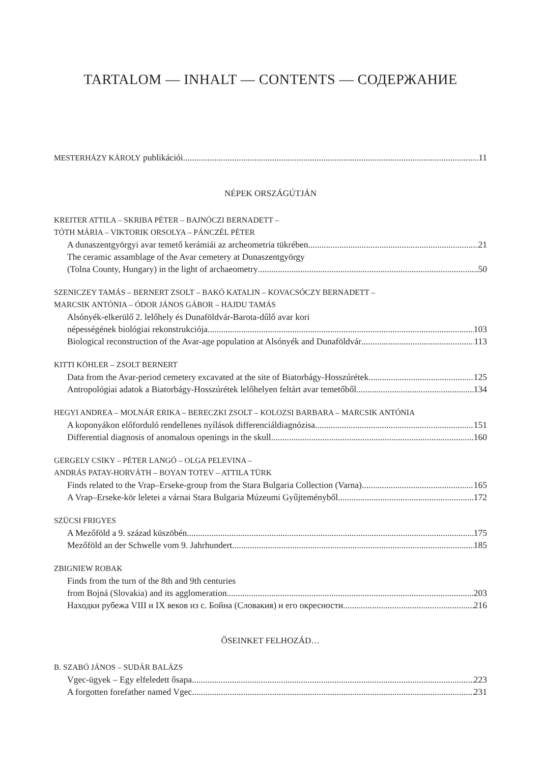TARTALOM — INHALT — CONTENTS — СОДЕРЖАНИЕ
MESTERHÁZY KÁROLY publikációi 11
NÉPEK ORSZÁGÚTJÁN
KREITER ATTILA – SKRIBA PÉTER – BAJNÓCZI BERNADETT –
TÓTH MÁRIA – VIKTORIK ORSOLYA – PÁNCZÉL PÉTER
A dunaszentgyörgyi avar temető kerámiái az archeometria tükrében 21
The ceramic assamblage of the Avar cemetery at Dunaszentgyörgy
(Tolna County, Hungary) in the light of archaeometry 50
SZENICZEY TAMÁS – BERNERT ZSOLT – BAKÓ KATALIN – KOVACSÓCZY BERNADETT –
MARCSIK ANTÓNIA – ÓDOR JÁNOS GÁBOR – HAJDU TAMÁS
Alsónyék-elkerülő 2. lelőhely és Dunaföldvár-Barota-dűlő avar kori
népességének biológiai rekonstrukciója 103
Biological reconstruction of the Avar-age population at Alsónyék and Dunaföldvár 113
KITTI KÖHLER – ZSOLT BERNERT
Data from the Avar-period cemetery excavated at the site of Biatorbágy-Hosszúrétek 125
Antropológiai adatok a Biatorbágy-Hosszúrétek lelőhelyen feltárt avar temetőből 134
HEGYI ANDREA – MOLNÁR ERIKA – BERECZKI ZSOLT – KOLOZSI BARBARA – MARCSIK ANTÓNIA
A koponyákon előforduló rendellenes nyílások differenciáldiagnózisa 151
Differential diagnosis of anomalous openings in the skull 160
GERGELY CSIKY – PÉTER LANGÓ – OLGA PELEVINA –
ANDRÁS PATAY-HORVÁTH – BOYAN TOTEV – ATTILA TÜRK
Finds related to the Vrap–Erseke-group from the Stara Bulgaria Collection (Varna) 165
A Vrap–Erseke-kör leletei a várnai Stara Bulgaria Múzeumi Gyűjteményből 172
SZÜCSI FRIGYES
A Mezőföld a 9. század küszöbén 175
Mezőföld an der Schwelle vom 9. Jahrhundert 185
ZBIGNIEW ROBAK
Finds from the turn of the 8th and 9th centuries
from Bojná (Slovakia) and its agglomeration 203
Находки рубежа VIII и IX веков из с. Бойна (Словакия) и его окресности 216
ŐSEINKET FELHOZÁD…
B. SZABÓ JÁNOS – SUDÁR BALÁZS
Vgec-ügyek – Egy elfeledett ősapa 223
A forgotten forefather named Vgec 231